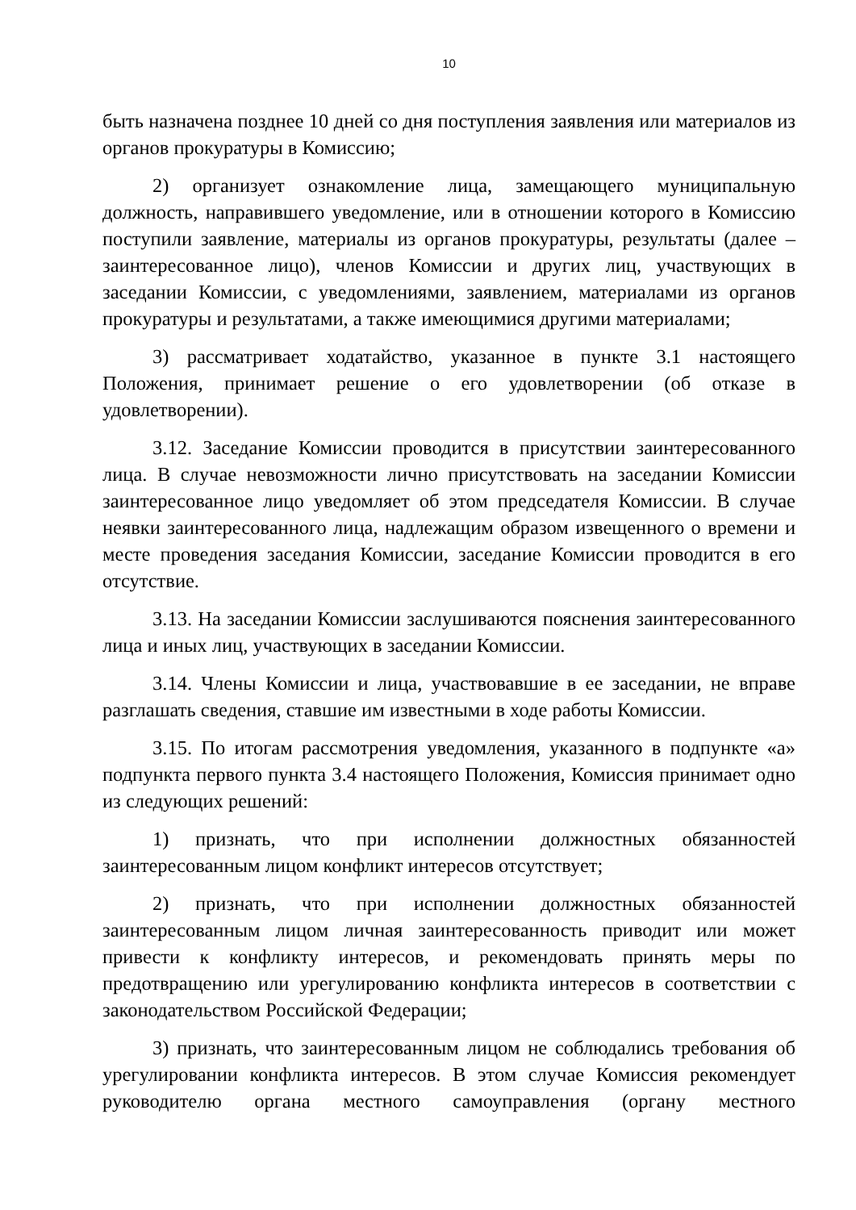10
быть назначена позднее 10 дней со дня поступления заявления или материалов из органов прокуратуры в Комиссию;
2) организует ознакомление лица, замещающего муниципальную должность, направившего уведомление, или в отношении которого в Комиссию поступили заявление, материалы из органов прокуратуры, результаты (далее – заинтересованное лицо), членов Комиссии и других лиц, участвующих в заседании Комиссии, с уведомлениями, заявлением, материалами из органов прокуратуры и результатами, а также имеющимися другими материалами;
3) рассматривает ходатайство, указанное в пункте 3.1 настоящего Положения, принимает решение о его удовлетворении (об отказе в удовлетворении).
3.12. Заседание Комиссии проводится в присутствии заинтересованного лица. В случае невозможности лично присутствовать на заседании Комиссии заинтересованное лицо уведомляет об этом председателя Комиссии. В случае неявки заинтересованного лица, надлежащим образом извещенного о времени и месте проведения заседания Комиссии, заседание Комиссии проводится в его отсутствие.
3.13. На заседании Комиссии заслушиваются пояснения заинтересованного лица и иных лиц, участвующих в заседании Комиссии.
3.14. Члены Комиссии и лица, участвовавшие в ее заседании, не вправе разглашать сведения, ставшие им известными в ходе работы Комиссии.
3.15. По итогам рассмотрения уведомления, указанного в подпункте «а» подпункта первого пункта 3.4 настоящего Положения, Комиссия принимает одно из следующих решений:
1) признать, что при исполнении должностных обязанностей заинтересованным лицом конфликт интересов отсутствует;
2) признать, что при исполнении должностных обязанностей заинтересованным лицом личная заинтересованность приводит или может привести к конфликту интересов, и рекомендовать принять меры по предотвращению или урегулированию конфликта интересов в соответствии с законодательством Российской Федерации;
3) признать, что заинтересованным лицом не соблюдались требования об урегулировании конфликта интересов. В этом случае Комиссия рекомендует руководителю органа местного самоуправления (органу местного